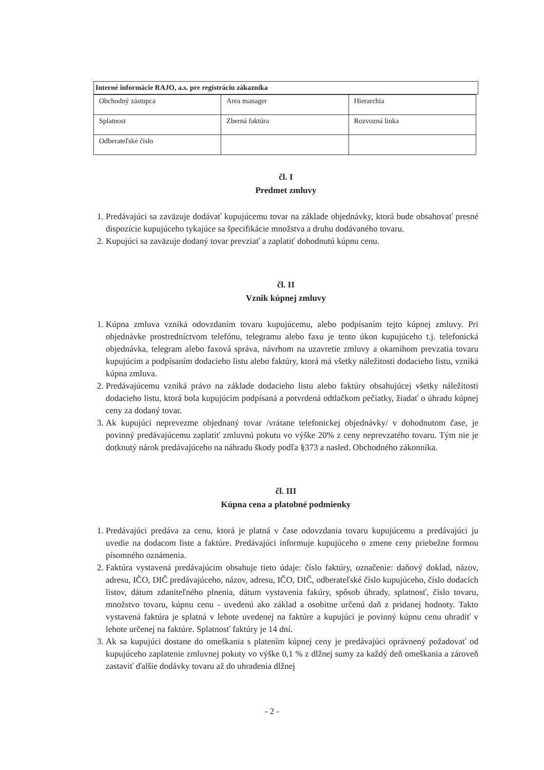Interné informácie RAJO, a.s. pre registráciu zákazníka
| Obchodný zástupca | Area manager | Hierarchia |
| Splatnost | Zberná faktúra | Rozvozná linka |
| Odberateľské číslo | | |
čl. I
Predmet zmluvy
1. Predávajúci sa zaväzuje dodávať kupujúcemu tovar na základe objednávky, ktorá bude obsahovať presné dispozície kupujúceho tykajúce sa špecifikácie množstva a druhu dodávaného tovaru.
2. Kupujúci sa zaväzuje dodaný tovar prevziať a zaplatiť dohodnutú kúpnu cenu.
čl. II
Vznik kúpnej zmluvy
1. Kúpna zmluva vzniká odovzdaním tovaru kupujúcemu, alebo podpísaním tejto kúpnej zmluvy. Pri objednávke prostredníctvom telefónu, telegramu alebo faxu je tento úkon kupujúceho t.j. telefonická objednávka, telegram alebo faxová správa, návrhom na uzavretie zmluvy a okamihom prevzatia tovaru kupujúcim a podpísaním dodacieho listu alebo faktúry, ktorá má všetky náležitosti dodacieho listu, vzniká kúpna zmluva.
2. Predávajúcemu vzniká právo na základe dodacieho listu alebo faktúry obsahujúcej všetky náležitosti dodacieho listu, ktorá bola kupujúcim podpísaná a potvrdená odtlačkom pečiatky, žiadať o úhradu kúpnej ceny za dodaný tovar.
3. Ak kupujúci neprevezme objednaný tovar /vrátane telefonickej objednávky/ v dohodnutom čase, je povinný predávajúcemu zaplatiť zmluvnú pokutu vo výške 20% z ceny neprevzatého tovaru. Tým nie je dotknutý nárok predávajúceho na náhradu škody podľa §373 a nasled. Obchodného zákonníka.
čl. III
Kúpna cena a platobné podmienky
1. Predávajúci predáva za cenu, ktorá je platná v čase odovzdania tovaru kupujúcemu a predávajúci ju uvedie na dodacom liste a faktúre. Predávajúci informuje kupujúceho o zmene ceny priebežne formou písomného oznámenia.
2. Faktúra vystavená predávajúcim obsahuje tieto údaje: číslo faktúry, označenie: daňový doklad, názov, adresu, IČO, DIČ predávajúceho, názov, adresu, IČO, DIČ, odberateľské číslo kupujúceho, číslo dodacích listov, dátum zdaniteľného plnenia, dátum vystavenia fakúry, spôsob úhrady, splatnosť, číslo tovaru, množstvo tovaru, kúpnu cenu - uvedenú ako základ a osobitne určenú daň z pridanej hodnoty. Takto vystavená faktúra je splatná v lehote uvedenej na faktúre a kupujúci je povinný kúpnu cenu uhradiť v lehote určenej na faktúre. Splatnosť faktúry je 14 dní.
3. Ak sa kupujúci dostane do omeškania s platením kúpnej ceny je predávajúci oprávnený požadovať od kupujúceho zaplatenie zmluvnej pokuty vo výške 0,1 % z dlžnej sumy za každý deň omeškania a zároveň zastaviť ďalšie dodávky tovaru až do uhradenia dlžnej
- 2 -